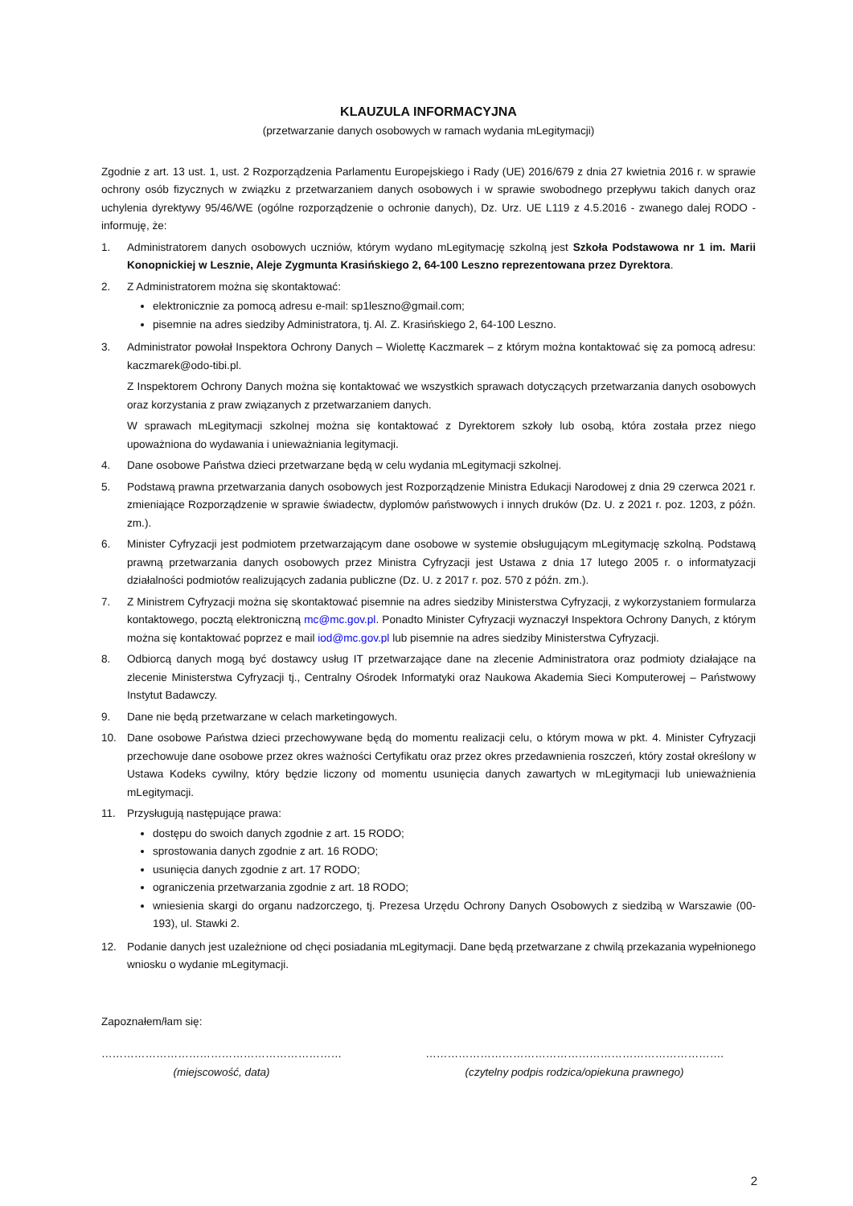KLAUZULA INFORMACYJNA
(przetwarzanie danych osobowych w ramach wydania mLegitymacji)
Zgodnie z art. 13 ust. 1, ust. 2 Rozporządzenia Parlamentu Europejskiego i Rady (UE) 2016/679 z dnia 27 kwietnia 2016 r. w sprawie ochrony osób fizycznych w związku z przetwarzaniem danych osobowych i w sprawie swobodnego przepływu takich danych oraz uchylenia dyrektywy 95/46/WE (ogólne rozporządzenie o ochronie danych), Dz. Urz. UE L119 z 4.5.2016 - zwanego dalej RODO - informuję, że:
1. Administratorem danych osobowych uczniów, którym wydano mLegitymację szkolną jest Szkoła Podstawowa nr 1 im. Marii Konopnickiej w Lesznie, Aleje Zygmunta Krasińskiego 2, 64-100 Leszno reprezentowana przez Dyrektora.
2. Z Administratorem można się skontaktować:
elektronicznie za pomocą adresu e-mail: sp1leszno@gmail.com;
pisemnie na adres siedziby Administratora, tj. Al. Z. Krasińskiego 2, 64-100 Leszno.
3. Administrator powołał Inspektora Ochrony Danych – Wiolettę Kaczmarek – z którym można kontaktować się za pomocą adresu: kaczmarek@odo-tibi.pl.
Z Inspektorem Ochrony Danych można się kontaktować we wszystkich sprawach dotyczących przetwarzania danych osobowych oraz korzystania z praw związanych z przetwarzaniem danych.
W sprawach mLegitymacji szkolnej można się kontaktować z Dyrektorem szkoły lub osobą, która została przez niego upoważniona do wydawania i unieważniania legitymacji.
4. Dane osobowe Państwa dzieci przetwarzane będą w celu wydania mLegitymacji szkolnej.
5. Podstawą prawna przetwarzania danych osobowych jest Rozporządzenie Ministra Edukacji Narodowej z dnia 29 czerwca 2021 r. zmieniające Rozporządzenie w sprawie świadectw, dyplomów państwowych i innych druków (Dz. U. z 2021 r. poz. 1203, z późn. zm.).
6. Minister Cyfryzacji jest podmiotem przetwarzającym dane osobowe w systemie obsługującym mLegitymację szkolną. Podstawą prawną przetwarzania danych osobowych przez Ministra Cyfryzacji jest Ustawa z dnia 17 lutego 2005 r. o informatyzacji działalności podmiotów realizujących zadania publiczne (Dz. U. z 2017 r. poz. 570 z późn. zm.).
7. Z Ministrem Cyfryzacji można się skontaktować pisemnie na adres siedziby Ministerstwa Cyfryzacji, z wykorzystaniem formularza kontaktowego, pocztą elektroniczną mc@mc.gov.pl. Ponadto Minister Cyfryzacji wyznaczył Inspektora Ochrony Danych, z którym można się kontaktować poprzez e mail iod@mc.gov.pl lub pisemnie na adres siedziby Ministerstwa Cyfryzacji.
8. Odbiorcą danych mogą być dostawcy usług IT przetwarzające dane na zlecenie Administratora oraz podmioty działające na zlecenie Ministerstwa Cyfryzacji tj., Centralny Ośrodek Informatyki oraz Naukowa Akademia Sieci Komputerowej – Państwowy Instytut Badawczy.
9. Dane nie będą przetwarzane w celach marketingowych.
10. Dane osobowe Państwa dzieci przechowywane będą do momentu realizacji celu, o którym mowa w pkt. 4. Minister Cyfryzacji przechowuje dane osobowe przez okres ważności Certyfikatu oraz przez okres przedawnienia roszczeń, który został określony w Ustawa Kodeks cywilny, który będzie liczony od momentu usunięcia danych zawartych w mLegitymacji lub unieważnienia mLegitymacji.
11. Przysługują następujące prawa:
dostępu do swoich danych zgodnie z art. 15 RODO;
sprostowania danych zgodnie z art. 16 RODO;
usunięcia danych zgodnie z art. 17 RODO;
ograniczenia przetwarzania zgodnie z art. 18 RODO;
wniesienia skargi do organu nadzorczego, tj. Prezesa Urzędu Ochrony Danych Osobowych z siedzibą w Warszawie (00-193), ul. Stawki 2.
12. Podanie danych jest uzależnione od chęci posiadania mLegitymacji. Dane będą przetwarzane z chwilą przekazania wypełnionego wniosku o wydanie mLegitymacji.
Zapoznałem/łam się:
…………………………………………………………
(miejscowość, data)
……………………………………………………………………….
(czytelny podpis rodzica/opiekuna prawnego)
2